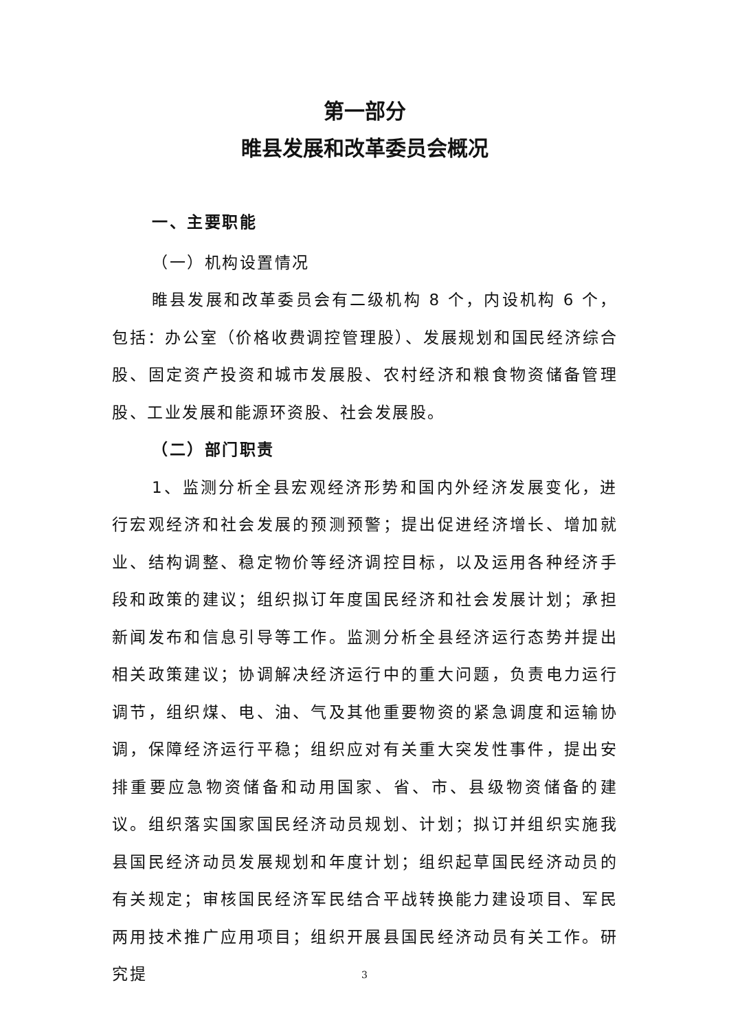第一部分
睢县发展和改革委员会概况
一、主要职能
（一）机构设置情况
睢县发展和改革委员会有二级机构 8 个，内设机构 6 个，包括：办公室（价格收费调控管理股）、发展规划和国民经济综合股、固定资产投资和城市发展股、农村经济和粮食物资储备管理股、工业发展和能源环资股、社会发展股。
（二）部门职责
1、监测分析全县宏观经济形势和国内外经济发展变化，进行宏观经济和社会发展的预测预警；提出促进经济增长、增加就业、结构调整、稳定物价等经济调控目标，以及运用各种经济手段和政策的建议；组织拟订年度国民经济和社会发展计划；承担新闻发布和信息引导等工作。监测分析全县经济运行态势并提出相关政策建议；协调解决经济运行中的重大问题，负责电力运行调节，组织煤、电、油、气及其他重要物资的紧急调度和运输协调，保障经济运行平稳；组织应对有关重大突发性事件，提出安排重要应急物资储备和动用国家、省、市、县级物资储备的建议。组织落实国家国民经济动员规划、计划；拟订并组织实施我县国民经济动员发展规划和年度计划；组织起草国民经济动员的有关规定；审核国民经济军民结合平战转换能力建设项目、军民两用技术推广应用项目；组织开展县国民经济动员有关工作。研究提
3